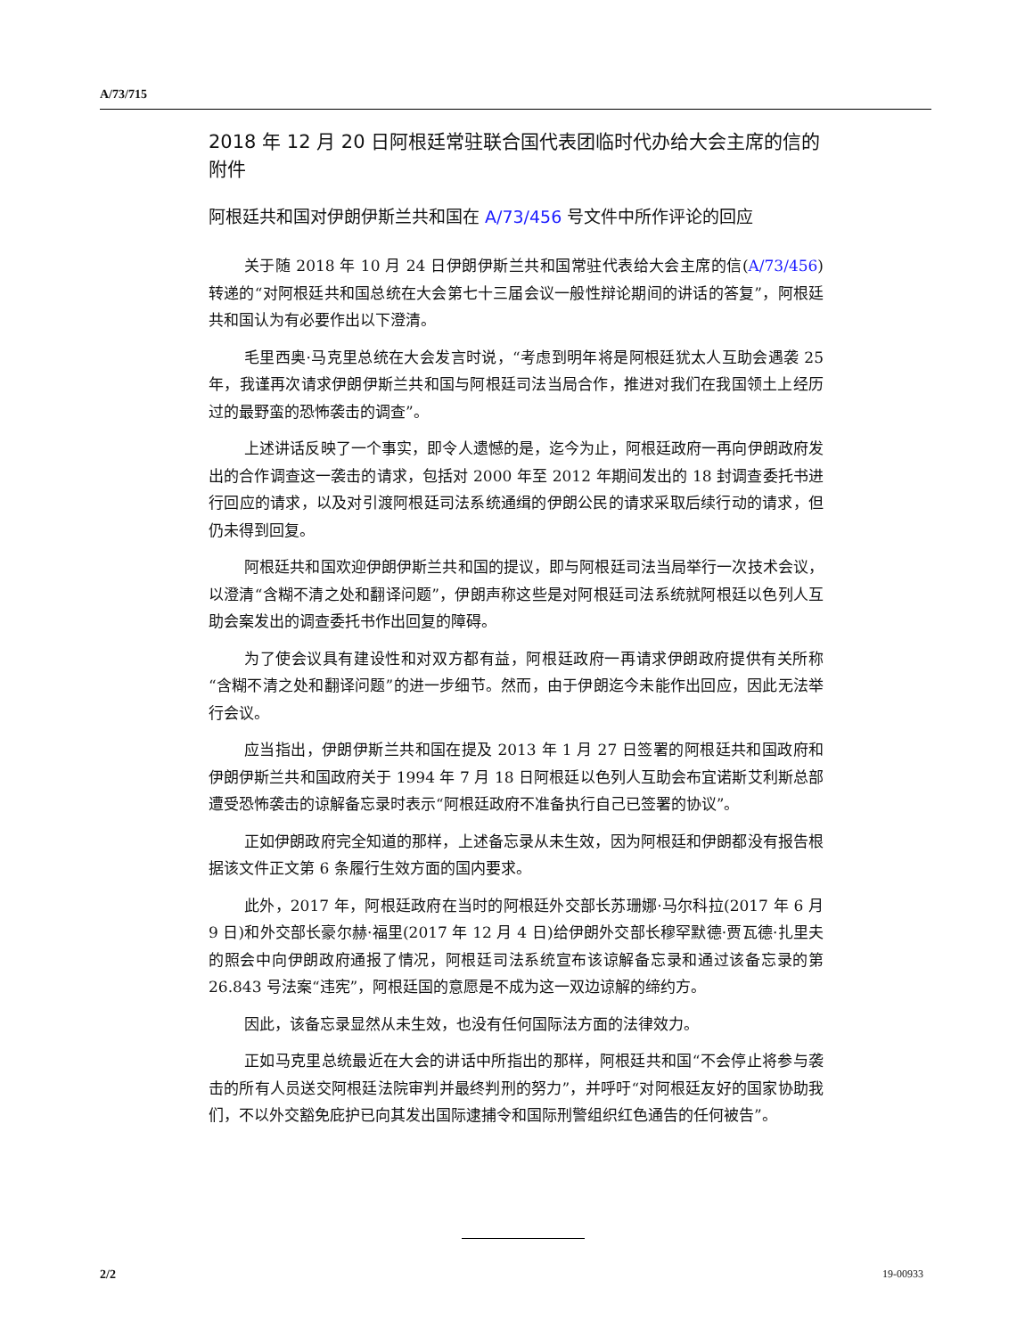A/73/715
2018 年 12 月 20 日阿根廷常驻联合国代表团临时代办给大会主席的信的附件
阿根廷共和国对伊朗伊斯兰共和国在 A/73/456 号文件中所作评论的回应
关于随 2018 年 10 月 24 日伊朗伊斯兰共和国常驻代表给大会主席的信(A/73/456)转递的“对阿根廷共和国总统在大会第七十三届会议一般性辩论期间的讲话的答复”，阿根廷共和国认为有必要作出以下澄清。
毛里西奥·马克里总统在大会发言时说，“考虑到明年将是阿根廷犹太人互助会遇袭 25 年，我谨再次请求伊朗伊斯兰共和国与阿根廷司法当局合作，推进对我们在我国领土上经历过的最野蛮的恐怖袭击的调查”。
上述讲话反映了一个事实，即令人遗憾的是，迄今为止，阿根廷政府一再向伊朗政府发出的合作调查这一袭击的请求，包括对 2000 年至 2012 年期间发出的 18 封调查委托书进行回应的请求，以及对引渡阿根廷司法系统通缉的伊朗公民的请求采取后续行动的请求，但仍未得到回复。
阿根廷共和国欢迎伊朗伊斯兰共和国的提议，即与阿根廷司法当局举行一次技术会议，以澄清“含糊不清之处和翻译问题”，伊朗声称这些是对阿根廷司法系统就阿根廷以色列人互助会案发出的调查委托书作出回复的障碍。
为了使会议具有建设性和对双方都有益，阿根廷政府一再请求伊朗政府提供有关所称“含糊不清之处和翻译问题”的进一步细节。然而，由于伊朗迄今未能作出回应，因此无法举行会议。
应当指出，伊朗伊斯兰共和国在提及 2013 年 1 月 27 日签署的阿根廷共和国政府和伊朗伊斯兰共和国政府关于 1994 年 7 月 18 日阿根廷以色列人互助会布宜诺斯艾利斯总部遭受恐怖袭击的谅解备忘录时表示“阿根廷政府不准备执行自己已签署的协议”。
正如伊朗政府完全知道的那样，上述备忘录从未生效，因为阿根廷和伊朗都没有报告根据该文件正文第 6 条履行生效方面的国内要求。
此外，2017 年，阿根廷政府在当时的阿根廷外交部长苏珊娜·马尔科拉(2017 年 6 月 9 日)和外交部长豪尔赫·福里(2017 年 12 月 4 日)给伊朗外交部长穆罕默德·贾瓦德·扎里夫的照会中向伊朗政府通报了情况，阿根廷司法系统宣布该谅解备忘录和通过该备忘录的第 26.843 号法案“违宪”，阿根廷国的意愿是不成为这一双边谅解的缔约方。
因此，该备忘录显然从未生效，也没有任何国际法方面的法律效力。
正如马克里总统最近在大会的讲话中所指出的那样，阿根廷共和国“不会停止将参与袭击的所有人员送交阿根廷法院审判并最终判刑的努力”，并呼吁“对阿根廷友好的国家协助我们，不以外交豁免庇护已向其发出国际逮捕令和国际刑警组织红色通告的任何被告”。
2/2 19-00933